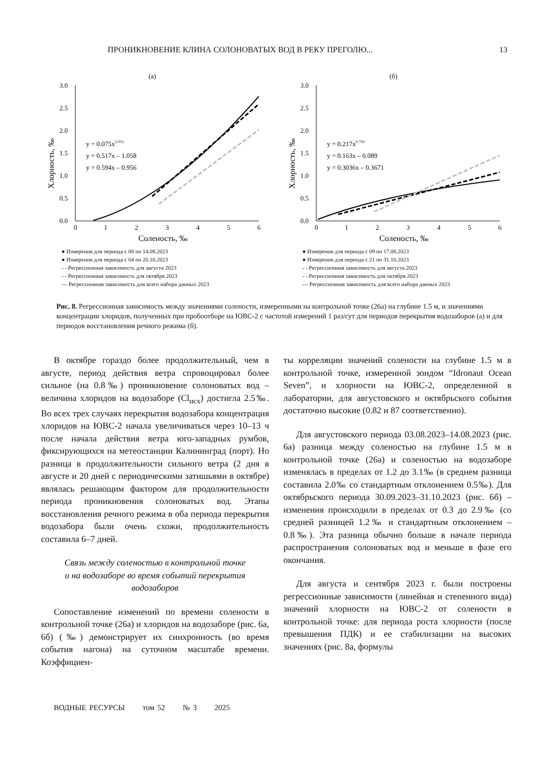ПРОНИКНОВЕНИЕ КЛИНА СОЛОНОВАТЫХ ВОД В РЕКУ ПРЕГОЛЮ... 13
(а)
3.0
2.5
2.0
1.5
1.0
0.5
0.0
0
1
2
3
4
5
6
Соленость, ‰
Хлорность, ‰
y = 0.075x2.015
y = 0.517x – 1.058
y = 0.594x – 0.956
● Измерения для периода с 08 по 14.08.2023
● Измерения для периода с 04 по 20.10.2023
- - Регрессионная зависимость для августа 2023
- - Регрессионная зависимость для октября 2023
— Регрессионная зависимость для всего набора данных 2023
(б)
3.0
2.5
2.0
1.5
1.0
0.5
0.0
0
1
2
3
4
5
6
Соленость, ‰
Хлорность, ‰
y = 0.217x0.792
y = 0.163x – 0.089
y = 0.3036x – 0.3671
● Измерения для периода с 09 по 17.08.2023
● Измерения для периода с 21 по 31.10.2023
- - Регрессионная зависимость для августа 2023
- - Регрессионная зависимость для октября 2023
— Регрессионная зависимость для всего набора данных 2023
Рис. 8. Регрессионная зависимость между значениями солености, измеренными на контрольной точке (26а) на глубине 1.5 м, и значениями концентрации хлоридов, полученных при пробоотборе на ЮВС-2 с частотой измерений 1 раз/сут для периодов перекрытия водозаборов (а) и для периодов восстановления речного режима (б).
В октябре гораздо более продолжительный, чем в августе, период действия ветра спровоцировал более сильное (на 0.8‰) проникновение солоноватых вод – величина хлоридов на водозаборе (Cl<sub>исх</sub>) достигла 2.5‰. Во всех трех случаях перекрытия водозабора концентрация хлоридов на ЮВС-2 начала увеличиваться через 10–13 ч после начала действия ветра юго-западных румбов, фиксирующихся на метеостанции Калининград (порт). Но разница в продолжительности сильного ветра (2 дня в августе и 20 дней с периодическими затишьями в октябре) являлась решающим фактором для продолжительности периода проникновения солоноватых вод. Этапы восстановления речного режима в оба периода перекрытия водозабора были очень схожи, продолжительность составила 6–7 дней.
Связь между соленостью в контрольной точке
и на водозаборе во время событий перекрытия
водозаборов
Сопоставление изменений по времени солености в контрольной точке (26а) и хлоридов на водозаборе (рис. 6а, 6б) (‰) демонстрирует их синхронность (во время события нагона) на суточном масштабе времени. Коэффициен-
ты корреляции значений солености на глубине 1.5 м в контрольной точке, измеренной зондом “Idronaut Ocean Seven”, и хлорности на ЮВС-2, определенной в лаборатории, для августовского и октябрьского события достаточно высокие (0.82 и 87 соответственно).
Для августовского периода 03.08.2023–14.08.2023 (рис. 6а) разница между соленостью на глубине 1.5 м в контрольной точке (26а) и соленостью на водозаборе изменялась в пределах от 1.2 до 3.1‰ (в среднем разница составила 2.0‰ со стандартным отклонением 0.5‰). Для октябрьского периода 30.09.2023–31.10.2023 (рис. 6б) – изменения происходили в пределах от 0.3 до 2.9‰ (со средней разницей 1.2‰ и стандартным отклонением – 0.8‰). Эта разница обычно больше в начале периода распространения солоноватых вод и меньше в фазе его окончания.
Для августа и сентября 2023 г. были построены регрессионные зависимости (линейная и степенного вида) значений хлорности на ЮВС-2 от солености в контрольной точке: для периода роста хлорности (после превышения ПДК) и ее стабилизации на высоких значениях (рис. 8а, формулы
ВОДНЫЕ РЕСУРСЫ том 52 № 3 2025